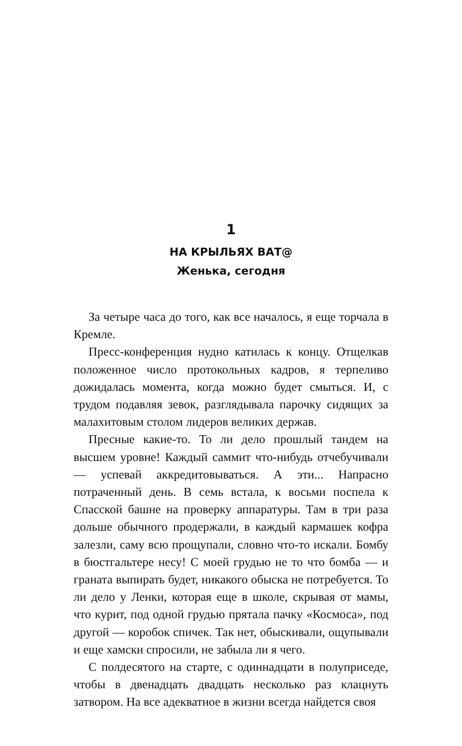1
НА КРЫЛЬЯХ ВАТ@
Женька, сегодня
За четыре часа до того, как все началось, я еще торчала в Кремле.
Пресс-конференция нудно катилась к концу. Отщелкав положенное число протокольных кадров, я терпеливо дожидалась момента, когда можно будет смыться. И, с трудом подавляя зевок, разглядывала парочку сидящих за малахитовым столом лидеров великих держав.
Пресные какие-то. То ли дело прошлый тандем на высшем уровне! Каждый саммит что-нибудь отчебучивали — успевай аккредитовываться. А эти... Напрасно потраченный день. В семь встала, к восьми поспела к Спасской башне на проверку аппаратуры. Там в три раза дольше обычного продержали, в каждый кармашек кофра залезли, саму всю прощупали, словно что-то искали. Бомбу в бюстгальтере несу! С моей грудью не то что бомба — и граната выпирать будет, никакого обыска не потребуется. То ли дело у Ленки, которая еще в школе, скрывая от мамы, что курит, под одной грудью прятала пачку «Космоса», под другой — коробок спичек. Так нет, обыскивали, ощупывали и еще хамски спросили, не забыла ли я чего.
С полдесятого на старте, с одиннадцати в полуприседе, чтобы в двенадцать двадцать несколько раз клацнуть затвором. На все адекватное в жизни всегда найдется своя